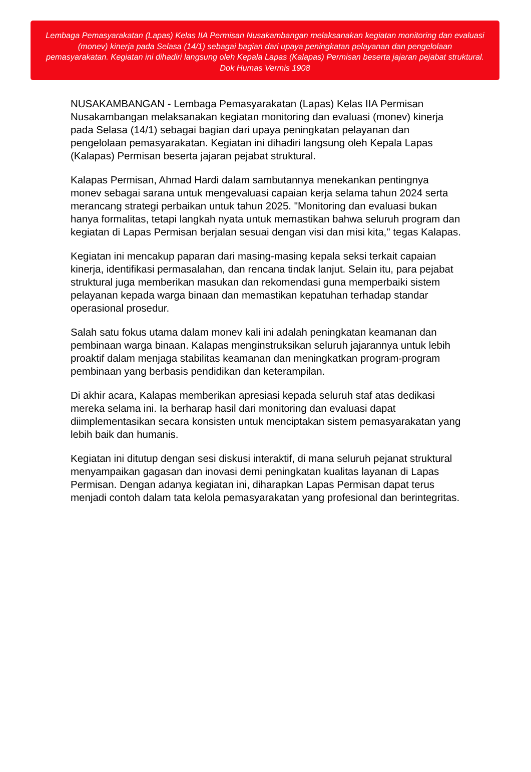Lembaga Pemasyarakatan (Lapas) Kelas IIA Permisan Nusakambangan melaksanakan kegiatan monitoring dan evaluasi (monev) kinerja pada Selasa (14/1) sebagai bagian dari upaya peningkatan pelayanan dan pengelolaan pemasyarakatan. Kegiatan ini dihadiri langsung oleh Kepala Lapas (Kalapas) Permisan beserta jajaran pejabat struktural. Dok Humas Vermis 1908
NUSAKAMBANGAN - Lembaga Pemasyarakatan (Lapas) Kelas IIA Permisan Nusakambangan melaksanakan kegiatan monitoring dan evaluasi (monev) kinerja pada Selasa (14/1) sebagai bagian dari upaya peningkatan pelayanan dan pengelolaan pemasyarakatan. Kegiatan ini dihadiri langsung oleh Kepala Lapas (Kalapas) Permisan beserta jajaran pejabat struktural.
Kalapas Permisan, Ahmad Hardi dalam sambutannya menekankan pentingnya monev sebagai sarana untuk mengevaluasi capaian kerja selama tahun 2024 serta merancang strategi perbaikan untuk tahun 2025. "Monitoring dan evaluasi bukan hanya formalitas, tetapi langkah nyata untuk memastikan bahwa seluruh program dan kegiatan di Lapas Permisan berjalan sesuai dengan visi dan misi kita," tegas Kalapas.
Kegiatan ini mencakup paparan dari masing-masing kepala seksi terkait capaian kinerja, identifikasi permasalahan, dan rencana tindak lanjut. Selain itu, para pejabat struktural juga memberikan masukan dan rekomendasi guna memperbaiki sistem pelayanan kepada warga binaan dan memastikan kepatuhan terhadap standar operasional prosedur.
Salah satu fokus utama dalam monev kali ini adalah peningkatan keamanan dan pembinaan warga binaan. Kalapas menginstruksikan seluruh jajarannya untuk lebih proaktif dalam menjaga stabilitas keamanan dan meningkatkan program-program pembinaan yang berbasis pendidikan dan keterampilan.
Di akhir acara, Kalapas memberikan apresiasi kepada seluruh staf atas dedikasi mereka selama ini. Ia berharap hasil dari monitoring dan evaluasi dapat diimplementasikan secara konsisten untuk menciptakan sistem pemasyarakatan yang lebih baik dan humanis.
Kegiatan ini ditutup dengan sesi diskusi interaktif, di mana seluruh pejanat struktural menyampaikan gagasan dan inovasi demi peningkatan kualitas layanan di Lapas Permisan. Dengan adanya kegiatan ini, diharapkan Lapas Permisan dapat terus menjadi contoh dalam tata kelola pemasyarakatan yang profesional dan berintegritas.